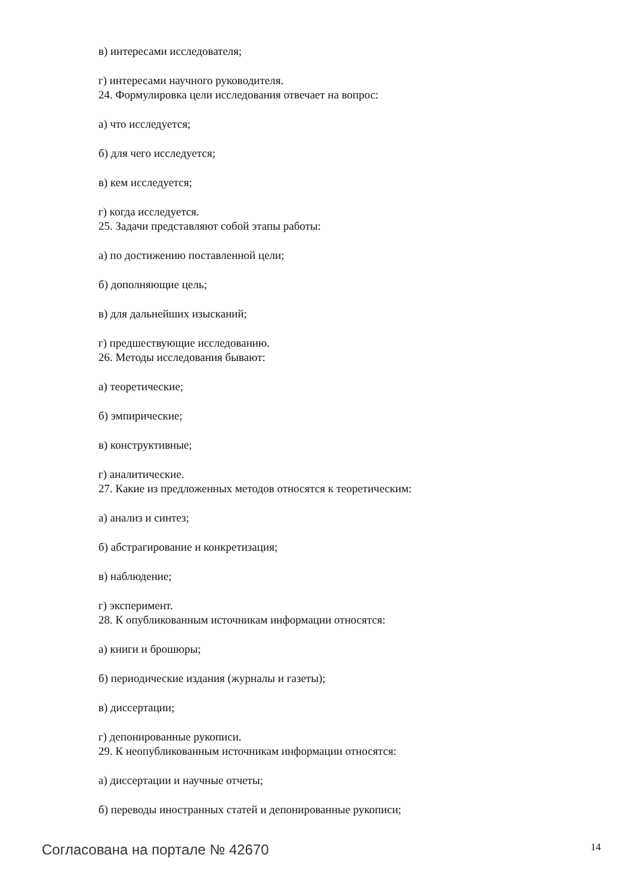в) интересами исследователя;
г) интересами научного руководителя.
24. Формулировка цели исследования отвечает на вопрос:
а) что исследуется;
б) для чего исследуется;
в) кем исследуется;
г) когда исследуется.
25. Задачи представляют собой этапы работы:
а) по достижению поставленной цели;
б) дополняющие цель;
в) для дальнейших изысканий;
г) предшествующие исследованию.
26. Методы исследования бывают:
а) теоретические;
б) эмпирические;
в) конструктивные;
г) аналитические.
27. Какие из предложенных методов относятся к теоретическим:
а) анализ и синтез;
б) абстрагирование и конкретизация;
в) наблюдение;
г) эксперимент.
28. К опубликованным источникам информации относятся:
а) книги и брошюры;
б) периодические издания (журналы и газеты);
в) диссертации;
г) депонированные рукописи.
29. К неопубликованным источникам информации относятся:
а) диссертации и научные отчеты;
б) переводы иностранных статей и депонированные рукописи;
Согласована на портале № 42670 14